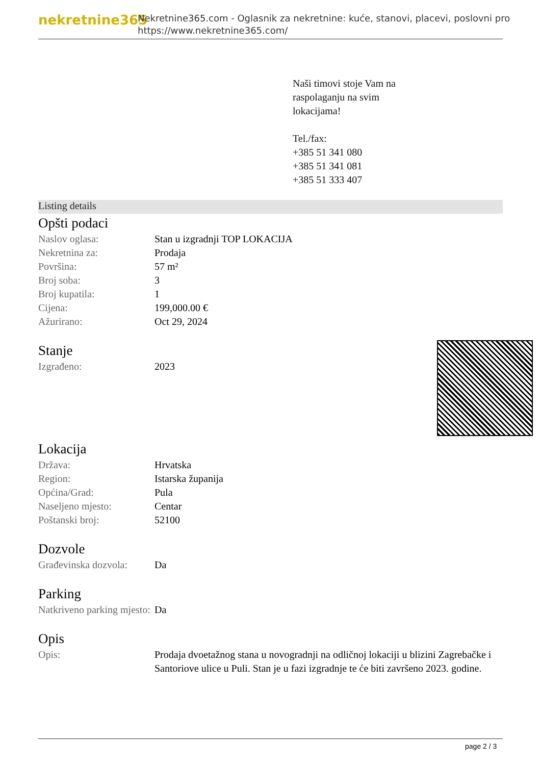nekretnine365
Nekretnine365.com - Oglasnik za nekretnine: kuće, stanovi, placevi, poslovni pro
https://www.nekretnine365.com/
Naši timovi stoje Vam na
raspolaganju na svim
lokacijama!
Tel./fax:
+385 51 341 080
+385 51 341 081
+385 51 333 407
Listing details
Opšti podaci
| Naslov oglasa: | Stan u izgradnji TOP LOKACIJA |
| Nekretnina za: | Prodaja |
| Površina: | 57 m² |
| Broj soba: | 3 |
| Broj kupatila: | 1 |
| Cijena: | 199,000.00 € |
| Ažurirano: | Oct 29, 2024 |
Stanje
| Izgrađeno: | 2023 |
Lokacija
| Država: | Hrvatska |
| Region: | Istarska županija |
| Općina/Grad: | Pula |
| Naseljeno mjesto: | Centar |
| Poštanski broj: | 52100 |
Dozvole
| Građevinska dozvola: | Da |
Parking
| Natkriveno parking mjesto: | Da |
Opis
| Opis: | Prodaja dvoetažnog stana u novogradnji na odličnoj lokaciji u blizini Zagrebačke i Santoriove ulice u Puli. Stan je u fazi izgradnje te će biti završeno 2023. godine. |
page 2 / 3